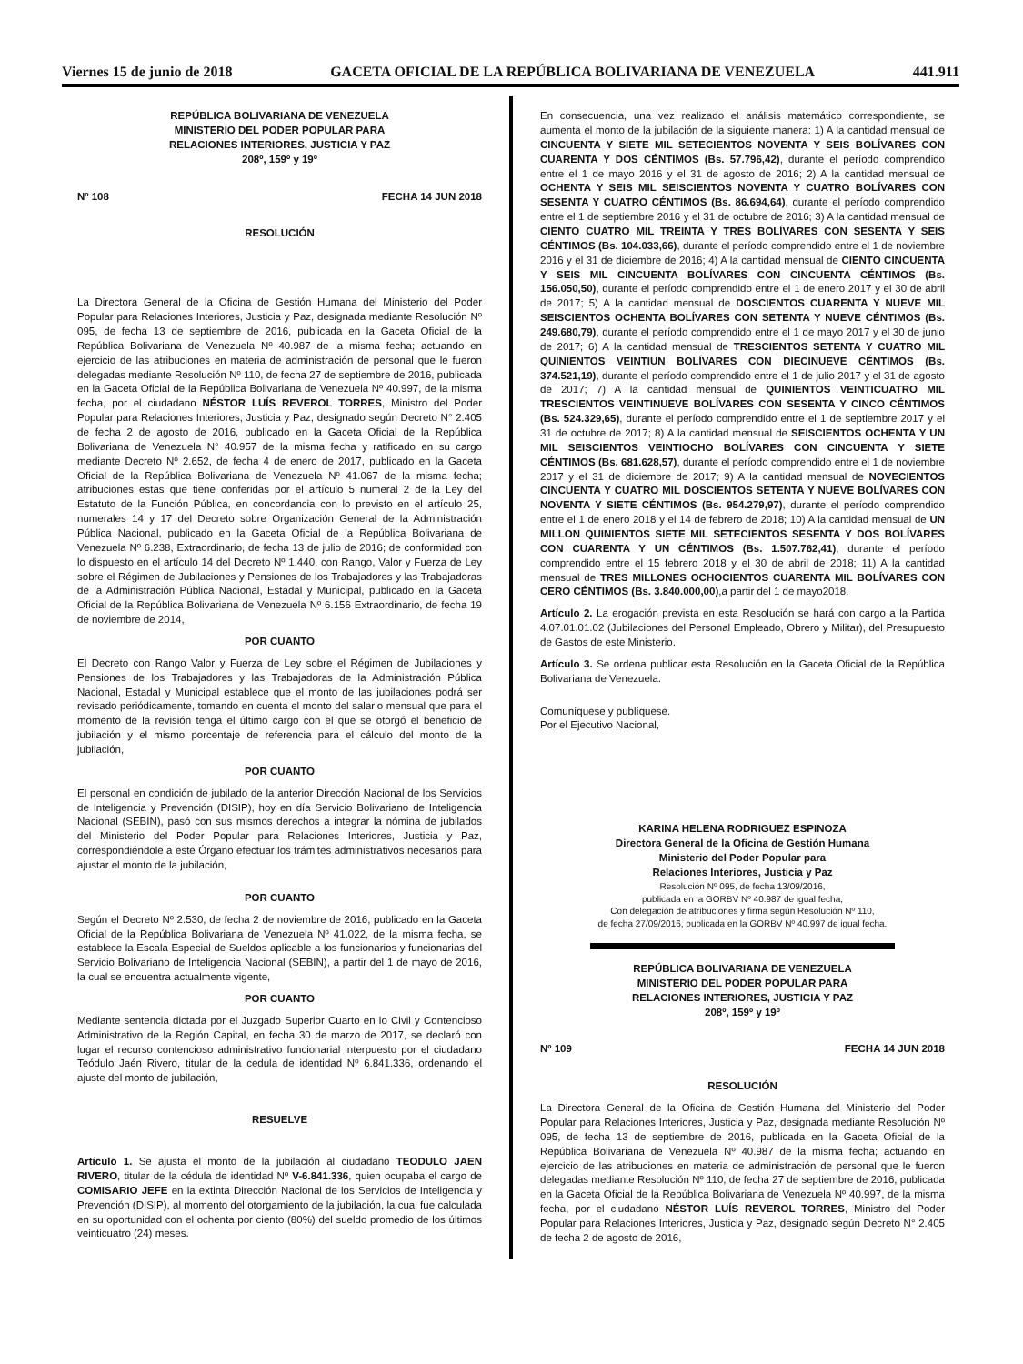Viernes 15 de junio de 2018 GACETA OFICIAL DE LA REPÚBLICA BOLIVARIANA DE VENEZUELA 441.911
REPÚBLICA BOLIVARIANA DE VENEZUELA
MINISTERIO DEL PODER POPULAR PARA
RELACIONES INTERIORES, JUSTICIA Y PAZ
208º, 159º y 19º
Nº 108 FECHA 14 JUN 2018
RESOLUCIÓN
La Directora General de la Oficina de Gestión Humana del Ministerio del Poder Popular para Relaciones Interiores, Justicia y Paz, designada mediante Resolución Nº 095, de fecha 13 de septiembre de 2016, publicada en la Gaceta Oficial de la República Bolivariana de Venezuela Nº 40.987 de la misma fecha; actuando en ejercicio de las atribuciones en materia de administración de personal que le fueron delegadas mediante Resolución Nº 110, de fecha 27 de septiembre de 2016, publicada en la Gaceta Oficial de la República Bolivariana de Venezuela Nº 40.997, de la misma fecha, por el ciudadano NÉSTOR LUÍS REVEROL TORRES, Ministro del Poder Popular para Relaciones Interiores, Justicia y Paz, designado según Decreto N° 2.405 de fecha 2 de agosto de 2016, publicado en la Gaceta Oficial de la República Bolivariana de Venezuela N° 40.957 de la misma fecha y ratificado en su cargo mediante Decreto Nº 2.652, de fecha 4 de enero de 2017, publicado en la Gaceta Oficial de la República Bolivariana de Venezuela Nº 41.067 de la misma fecha; atribuciones estas que tiene conferidas por el artículo 5 numeral 2 de la Ley del Estatuto de la Función Pública, en concordancia con lo previsto en el artículo 25, numerales 14 y 17 del Decreto sobre Organización General de la Administración Pública Nacional, publicado en la Gaceta Oficial de la República Bolivariana de Venezuela Nº 6.238, Extraordinario, de fecha 13 de julio de 2016; de conformidad con lo dispuesto en el artículo 14 del Decreto Nº 1.440, con Rango, Valor y Fuerza de Ley sobre el Régimen de Jubilaciones y Pensiones de los Trabajadores y las Trabajadoras de la Administración Pública Nacional, Estadal y Municipal, publicado en la Gaceta Oficial de la República Bolivariana de Venezuela Nº 6.156 Extraordinario, de fecha 19 de noviembre de 2014,
POR CUANTO
El Decreto con Rango Valor y Fuerza de Ley sobre el Régimen de Jubilaciones y Pensiones de los Trabajadores y las Trabajadoras de la Administración Pública Nacional, Estadal y Municipal establece que el monto de las jubilaciones podrá ser revisado periódicamente, tomando en cuenta el monto del salario mensual que para el momento de la revisión tenga el último cargo con el que se otorgó el beneficio de jubilación y el mismo porcentaje de referencia para el cálculo del monto de la jubilación,
POR CUANTO
El personal en condición de jubilado de la anterior Dirección Nacional de los Servicios de Inteligencia y Prevención (DISIP), hoy en día Servicio Bolivariano de Inteligencia Nacional (SEBIN), pasó con sus mismos derechos a integrar la nómina de jubilados del Ministerio del Poder Popular para Relaciones Interiores, Justicia y Paz, correspondiéndole a este Órgano efectuar los trámites administrativos necesarios para ajustar el monto de la jubilación,
POR CUANTO
Según el Decreto Nº 2.530, de fecha 2 de noviembre de 2016, publicado en la Gaceta Oficial de la República Bolivariana de Venezuela Nº 41.022, de la misma fecha, se establece la Escala Especial de Sueldos aplicable a los funcionarios y funcionarias del Servicio Bolivariano de Inteligencia Nacional (SEBIN), a partir del 1 de mayo de 2016, la cual se encuentra actualmente vigente,
POR CUANTO
Mediante sentencia dictada por el Juzgado Superior Cuarto en lo Civil y Contencioso Administrativo de la Región Capital, en fecha 30 de marzo de 2017, se declaró con lugar el recurso contencioso administrativo funcionarial interpuesto por el ciudadano Teódulo Jaén Rivero, titular de la cedula de identidad Nº 6.841.336, ordenando el ajuste del monto de jubilación,
RESUELVE
Artículo 1. Se ajusta el monto de la jubilación al ciudadano TEODULO JAEN RIVERO, titular de la cédula de identidad Nº V-6.841.336, quien ocupaba el cargo de COMISARIO JEFE en la extinta Dirección Nacional de los Servicios de Inteligencia y Prevención (DISIP), al momento del otorgamiento de la jubilación, la cual fue calculada en su oportunidad con el ochenta por ciento (80%) del sueldo promedio de los últimos veinticuatro (24) meses.
En consecuencia, una vez realizado el análisis matemático correspondiente, se aumenta el monto de la jubilación de la siguiente manera: 1) A la cantidad mensual de CINCUENTA Y SIETE MIL SETECIENTOS NOVENTA Y SEIS BOLÍVARES CON CUARENTA Y DOS CÉNTIMOS (Bs. 57.796,42), durante el período comprendido entre el 1 de mayo 2016 y el 31 de agosto de 2016; 2) A la cantidad mensual de OCHENTA Y SEIS MIL SEISCIENTOS NOVENTA Y CUATRO BOLÍVARES CON SESENTA Y CUATRO CÉNTIMOS (Bs. 86.694,64), durante el período comprendido entre el 1 de septiembre 2016 y el 31 de octubre de 2016; 3) A la cantidad mensual de CIENTO CUATRO MIL TREINTA Y TRES BOLÍVARES CON SESENTA Y SEIS CÉNTIMOS (Bs. 104.033,66), durante el período comprendido entre el 1 de noviembre 2016 y el 31 de diciembre de 2016; 4) A la cantidad mensual de CIENTO CINCUENTA Y SEIS MIL CINCUENTA BOLÍVARES CON CINCUENTA CÉNTIMOS (Bs. 156.050,50), durante el período comprendido entre el 1 de enero 2017 y el 30 de abril de 2017; 5) A la cantidad mensual de DOSCIENTOS CUARENTA Y NUEVE MIL SEISCIENTOS OCHENTA BOLÍVARES CON SETENTA Y NUEVE CÉNTIMOS (Bs. 249.680,79), durante el período comprendido entre el 1 de mayo 2017 y el 30 de junio de 2017; 6) A la cantidad mensual de TRESCIENTOS SETENTA Y CUATRO MIL QUINIENTOS VEINTIUN BOLÍVARES CON DIECINUEVE CÉNTIMOS (Bs. 374.521,19), durante el período comprendido entre el 1 de julio 2017 y el 31 de agosto de 2017; 7) A la cantidad mensual de QUINIENTOS VEINTICUATRO MIL TRESCIENTOS VEINTINUEVE BOLÍVARES CON SESENTA Y CINCO CÉNTIMOS (Bs. 524.329,65), durante el período comprendido entre el 1 de septiembre 2017 y el 31 de octubre de 2017; 8) A la cantidad mensual de SEISCIENTOS OCHENTA Y UN MIL SEISCIENTOS VEINTIOCHO BOLÍVARES CON CINCUENTA Y SIETE CÉNTIMOS (Bs. 681.628,57), durante el período comprendido entre el 1 de noviembre 2017 y el 31 de diciembre de 2017; 9) A la cantidad mensual de NOVECIENTOS CINCUENTA Y CUATRO MIL DOSCIENTOS SETENTA Y NUEVE BOLÍVARES CON NOVENTA Y SIETE CÉNTIMOS (Bs. 954.279,97), durante el período comprendido entre el 1 de enero 2018 y el 14 de febrero de 2018; 10) A la cantidad mensual de UN MILLON QUINIENTOS SIETE MIL SETECIENTOS SESENTA Y DOS BOLÍVARES CON CUARENTA Y UN CÉNTIMOS (Bs. 1.507.762,41), durante el período comprendido entre el 15 febrero 2018 y el 30 de abril de 2018; 11) A la cantidad mensual de TRES MILLONES OCHOCIENTOS CUARENTA MIL BOLÍVARES CON CERO CÉNTIMOS (Bs. 3.840.000,00),a partir del 1 de mayo2018.
Artículo 2. La erogación prevista en esta Resolución se hará con cargo a la Partida 4.07.01.01.02 (Jubilaciones del Personal Empleado, Obrero y Militar), del Presupuesto de Gastos de este Ministerio.
Artículo 3. Se ordena publicar esta Resolución en la Gaceta Oficial de la República Bolivariana de Venezuela.
Comuníquese y publíquese.
Por el Ejecutivo Nacional,
KARINA HELENA RODRIGUEZ ESPINOZA
Directora General de la Oficina de Gestión Humana
Ministerio del Poder Popular para
Relaciones Interiores, Justicia y Paz
Resolución Nº 095, de fecha 13/09/2016,
publicada en la GORBV Nº 40.987 de igual fecha,
Con delegación de atribuciones y firma según Resolución Nº 110,
de fecha 27/09/2016, publicada en la GORBV Nº 40.997 de igual fecha.
REPÚBLICA BOLIVARIANA DE VENEZUELA
MINISTERIO DEL PODER POPULAR PARA
RELACIONES INTERIORES, JUSTICIA Y PAZ
208º, 159º y 19º
Nº 109 FECHA 14 JUN 2018
RESOLUCIÓN
La Directora General de la Oficina de Gestión Humana del Ministerio del Poder Popular para Relaciones Interiores, Justicia y Paz, designada mediante Resolución Nº 095, de fecha 13 de septiembre de 2016, publicada en la Gaceta Oficial de la República Bolivariana de Venezuela Nº 40.987 de la misma fecha; actuando en ejercicio de las atribuciones en materia de administración de personal que le fueron delegadas mediante Resolución Nº 110, de fecha 27 de septiembre de 2016, publicada en la Gaceta Oficial de la República Bolivariana de Venezuela Nº 40.997, de la misma fecha, por el ciudadano NÉSTOR LUÍS REVEROL TORRES, Ministro del Poder Popular para Relaciones Interiores, Justicia y Paz, designado según Decreto N° 2.405 de fecha 2 de agosto de 2016,